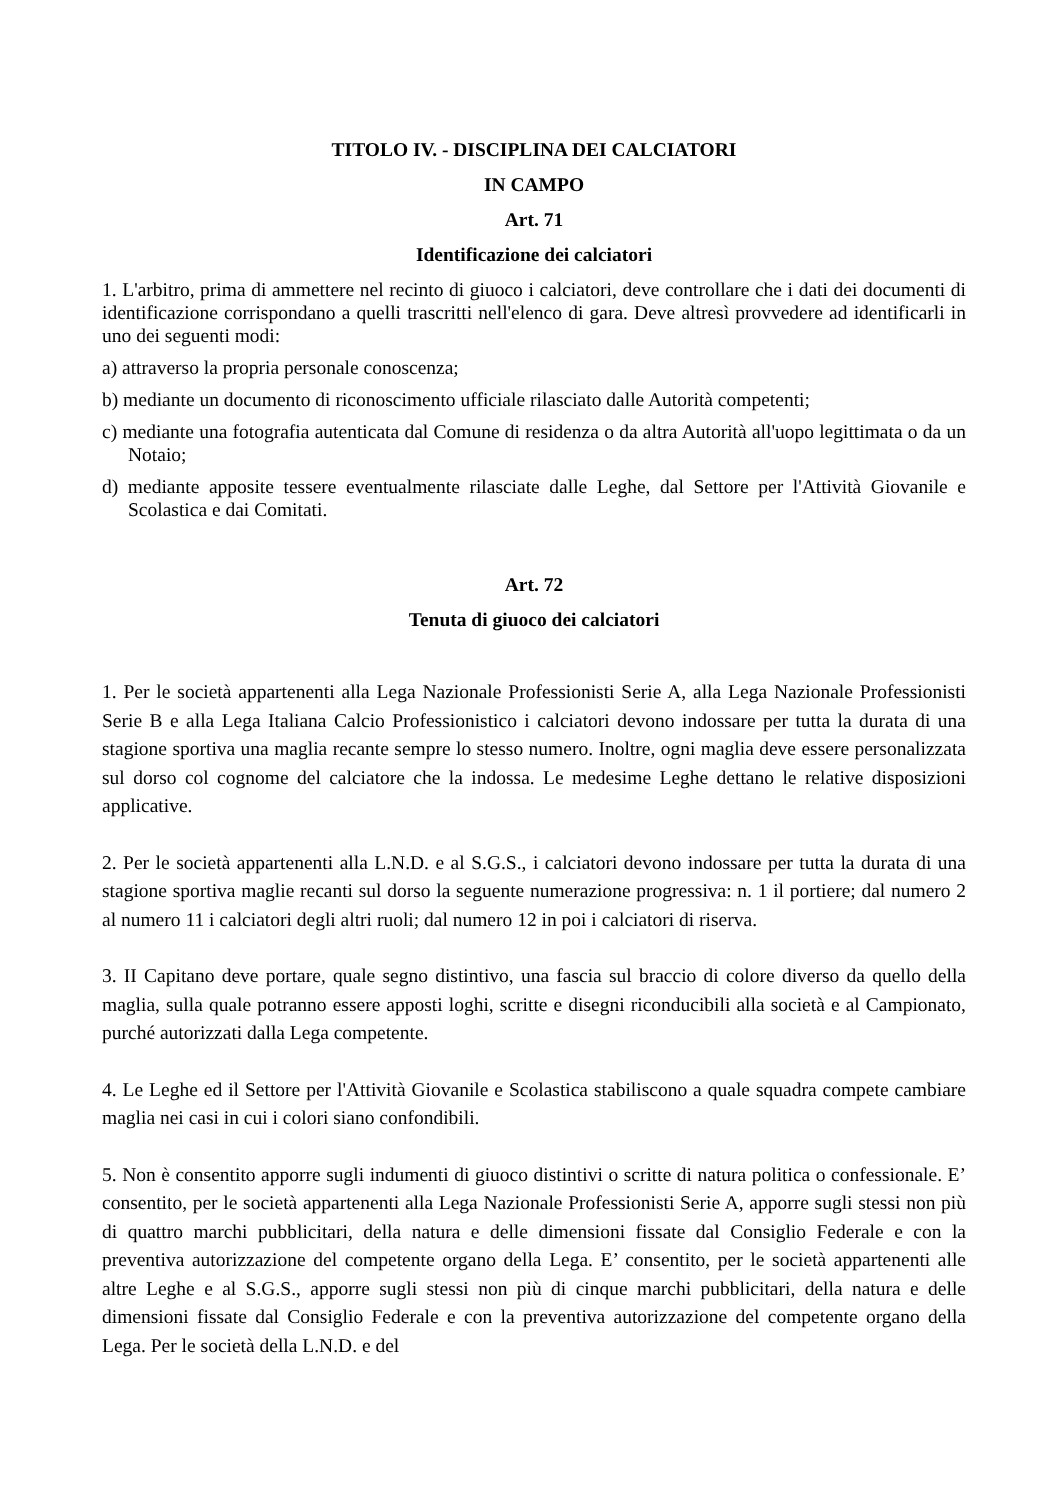TITOLO IV. - DISCIPLINA DEI CALCIATORI
IN CAMPO
Art. 71
Identificazione dei calciatori
1. L'arbitro, prima di ammettere nel recinto di giuoco i calciatori, deve controllare che i dati dei documenti di identificazione corrispondano a quelli trascritti nell'elenco di gara. Deve altresì provvedere ad identificarli in uno dei seguenti modi:
a) attraverso la propria personale conoscenza;
b) mediante un documento di riconoscimento ufficiale rilasciato dalle Autorità competenti;
c) mediante una fotografia autenticata dal Comune di residenza o da altra Autorità all'uopo legittimata o da un Notaio;
d) mediante apposite tessere eventualmente rilasciate dalle Leghe, dal Settore per l'Attività Giovanile e Scolastica e dai Comitati.
Art. 72
Tenuta di giuoco dei calciatori
1. Per le società appartenenti alla Lega Nazionale Professionisti Serie A, alla Lega Nazionale Professionisti Serie B e alla Lega Italiana Calcio Professionistico i calciatori devono indossare per tutta la durata di una stagione sportiva una maglia recante sempre lo stesso numero. Inoltre, ogni maglia deve essere personalizzata sul dorso col cognome del calciatore che la indossa. Le medesime Leghe dettano le relative disposizioni applicative.
2. Per le società appartenenti alla L.N.D. e al S.G.S., i calciatori devono indossare per tutta la durata di una stagione sportiva maglie recanti sul dorso la seguente numerazione progressiva: n. 1 il portiere; dal numero 2 al numero 11 i calciatori degli altri ruoli; dal numero 12 in poi i calciatori di riserva.
3. II Capitano deve portare, quale segno distintivo, una fascia sul braccio di colore diverso da quello della maglia, sulla quale potranno essere apposti loghi, scritte e disegni riconducibili alla società e al Campionato, purché autorizzati dalla Lega competente.
4. Le Leghe ed il Settore per l'Attività Giovanile e Scolastica stabiliscono a quale squadra compete cambiare maglia nei casi in cui i colori siano confondibili.
5. Non è consentito apporre sugli indumenti di giuoco distintivi o scritte di natura politica o confessionale. E’ consentito, per le società appartenenti alla Lega Nazionale Professionisti Serie A, apporre sugli stessi non più di quattro marchi pubblicitari, della natura e delle dimensioni fissate dal Consiglio Federale e con la preventiva autorizzazione del competente organo della Lega. E’ consentito, per le società appartenenti alle altre Leghe e al S.G.S., apporre sugli stessi non più di cinque marchi pubblicitari, della natura e delle dimensioni fissate dal Consiglio Federale e con la preventiva autorizzazione del competente organo della Lega. Per le società della L.N.D. e del